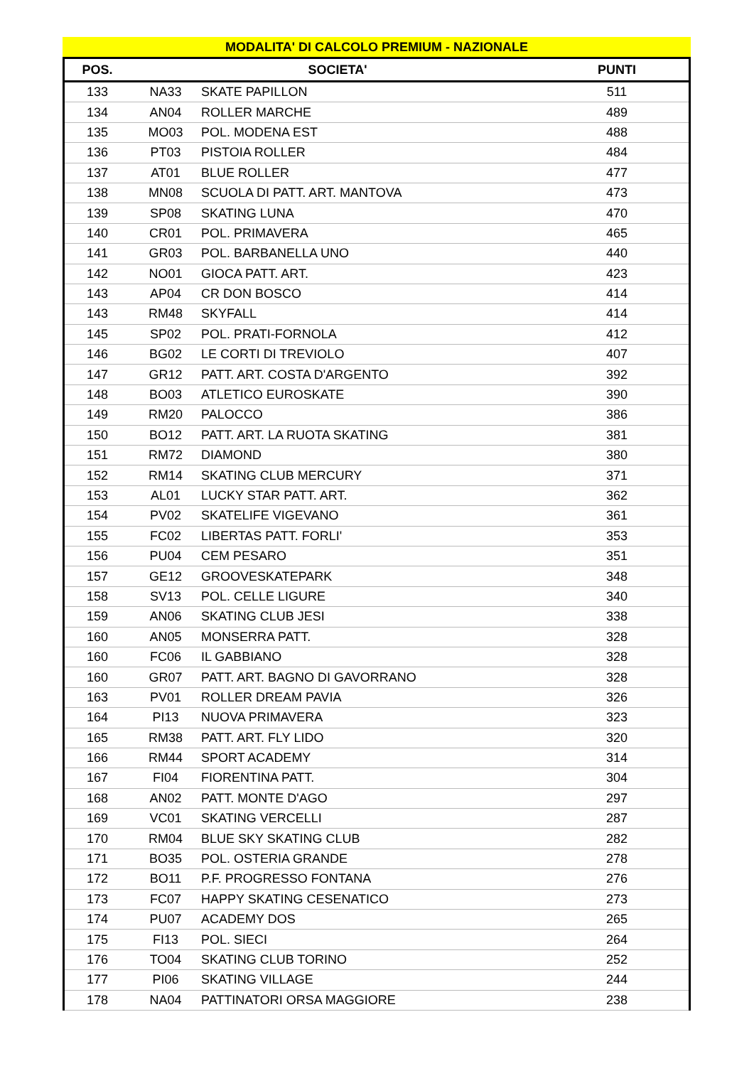MODALITA' DI CALCOLO PREMIUM - NAZIONALE
| POS. | SOCIETA' | | PUNTI |
| --- | --- | --- | --- |
| 133 | NA33 | SKATE PAPILLON | 511 |
| 134 | AN04 | ROLLER MARCHE | 489 |
| 135 | MO03 | POL. MODENA EST | 488 |
| 136 | PT03 | PISTOIA ROLLER | 484 |
| 137 | AT01 | BLUE ROLLER | 477 |
| 138 | MN08 | SCUOLA DI PATT. ART. MANTOVA | 473 |
| 139 | SP08 | SKATING LUNA | 470 |
| 140 | CR01 | POL. PRIMAVERA | 465 |
| 141 | GR03 | POL. BARBANELLA UNO | 440 |
| 142 | NO01 | GIOCA PATT. ART. | 423 |
| 143 | AP04 | CR DON BOSCO | 414 |
| 143 | RM48 | SKYFALL | 414 |
| 145 | SP02 | POL. PRATI-FORNOLA | 412 |
| 146 | BG02 | LE CORTI DI TREVIOLO | 407 |
| 147 | GR12 | PATT. ART. COSTA D'ARGENTO | 392 |
| 148 | BO03 | ATLETICO EUROSKATE | 390 |
| 149 | RM20 | PALOCCO | 386 |
| 150 | BO12 | PATT. ART. LA RUOTA SKATING | 381 |
| 151 | RM72 | DIAMOND | 380 |
| 152 | RM14 | SKATING CLUB MERCURY | 371 |
| 153 | AL01 | LUCKY STAR PATT. ART. | 362 |
| 154 | PV02 | SKATELIFE VIGEVANO | 361 |
| 155 | FC02 | LIBERTAS PATT. FORLI' | 353 |
| 156 | PU04 | CEM PESARO | 351 |
| 157 | GE12 | GROOVESKATEPARK | 348 |
| 158 | SV13 | POL. CELLE LIGURE | 340 |
| 159 | AN06 | SKATING CLUB JESI | 338 |
| 160 | AN05 | MONSERRA PATT. | 328 |
| 160 | FC06 | IL GABBIANO | 328 |
| 160 | GR07 | PATT. ART. BAGNO DI GAVORRANO | 328 |
| 163 | PV01 | ROLLER DREAM PAVIA | 326 |
| 164 | PI13 | NUOVA PRIMAVERA | 323 |
| 165 | RM38 | PATT. ART. FLY LIDO | 320 |
| 166 | RM44 | SPORT ACADEMY | 314 |
| 167 | FI04 | FIORENTINA PATT. | 304 |
| 168 | AN02 | PATT. MONTE D'AGO | 297 |
| 169 | VC01 | SKATING VERCELLI | 287 |
| 170 | RM04 | BLUE SKY SKATING CLUB | 282 |
| 171 | BO35 | POL. OSTERIA GRANDE | 278 |
| 172 | BO11 | P.F. PROGRESSO FONTANA | 276 |
| 173 | FC07 | HAPPY SKATING CESENATICO | 273 |
| 174 | PU07 | ACADEMY DOS | 265 |
| 175 | FI13 | POL. SIECI | 264 |
| 176 | TO04 | SKATING CLUB TORINO | 252 |
| 177 | PI06 | SKATING VILLAGE | 244 |
| 178 | NA04 | PATTINATORI ORSA MAGGIORE | 238 |